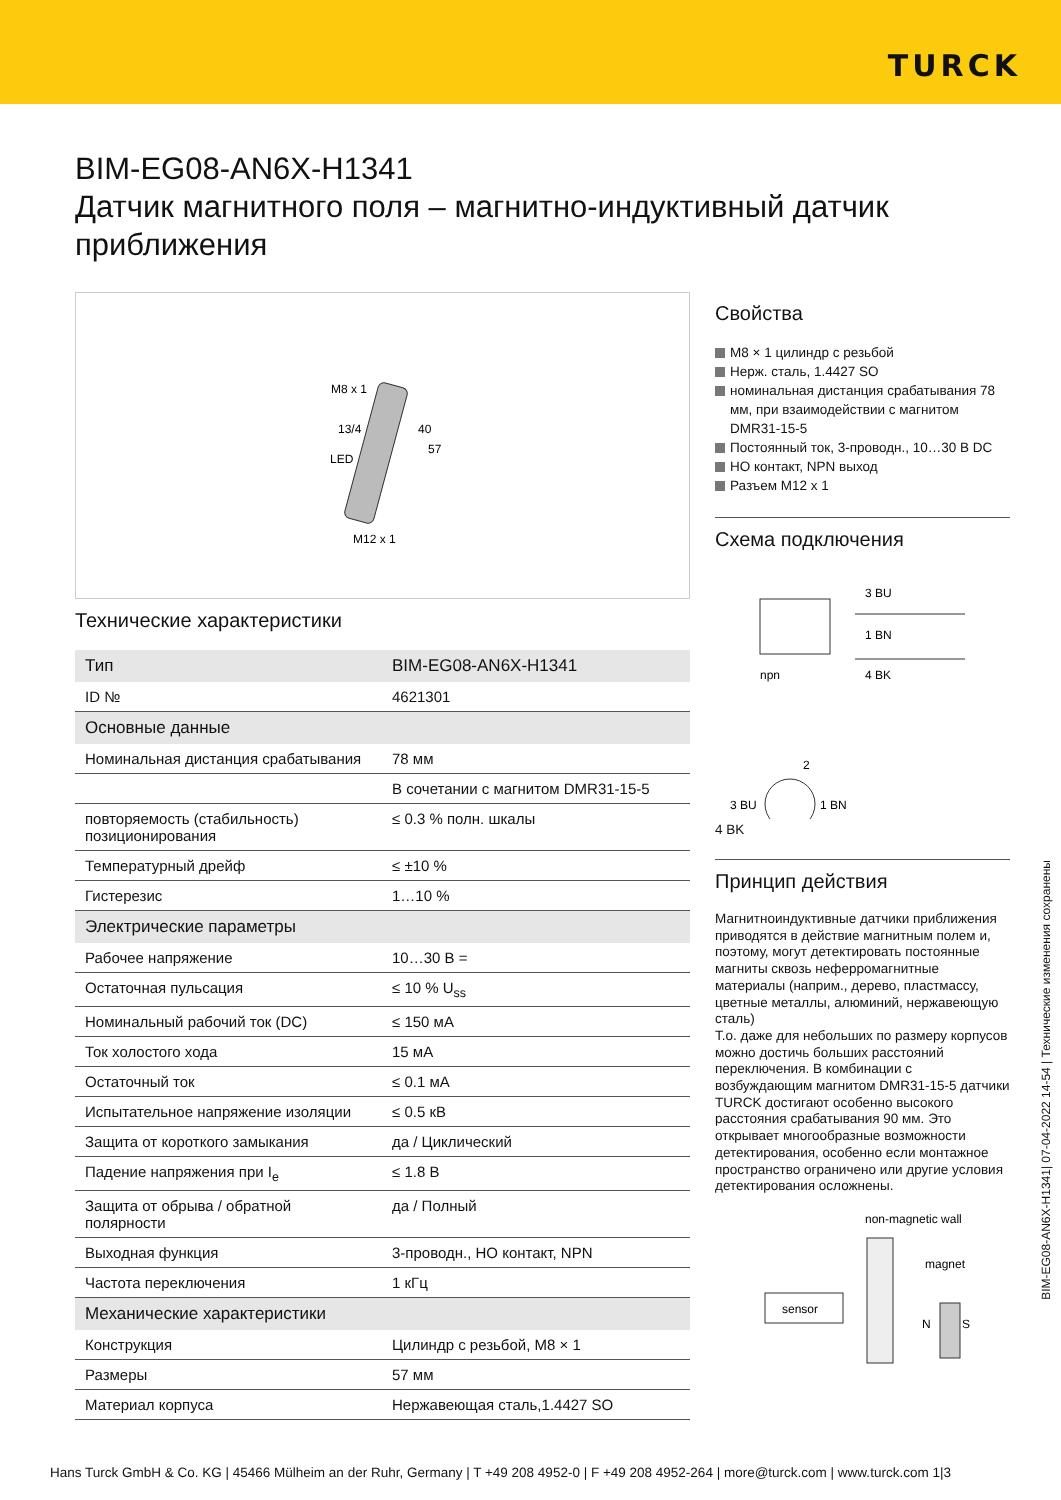TURCK
BIM-EG08-AN6X-H1341
Датчик магнитного поля – магнитно-индуктивный датчик приближения
M8 x 1
13/4
LED
40
57
M12 x 1
Технические характеристики
| Тип | BIM-EG08-AN6X-H1341 |
| ID № | 4621301 |
| Основные данные | |
| Номинальная дистанция срабатывания | 78 мм |
| | В сочетании с магнитом DMR31-15-5 |
| повторяемость (стабильность) позиционирования | ≤ 0.3 % полн. шкалы |
| Температурный дрейф | ≤ ±10 % |
| Гистерезис | 1…10 % |
| Электрические параметры | |
| Рабочее напряжение | 10…30 В = |
| Остаточная пульсация | ≤ 10 % U<sub>ss</sub> |
| Номинальный рабочий ток (DC) | ≤ 150 мА |
| Ток холостого хода | 15 мА |
| Остаточный ток | ≤ 0.1 мА |
| Испытательное напряжение изоляции | ≤ 0.5 кВ |
| Защита от короткого замыкания | да / Циклический |
| Падение напряжения при I<sub>e</sub> | ≤ 1.8 В |
| Защита от обрыва / обратной полярности | да / Полный |
| Выходная функция | 3-проводн., НО контакт, NPN |
| Частота переключения | 1 кГц |
| Механические характеристики | |
| Конструкция | Цилиндр с резьбой, M8 × 1 |
| Размеры | 57 мм |
| Материал корпуса | Нержавеющая сталь,1.4427 SO |
Свойства
M8 × 1 цилиндр с резьбой
Нерж. сталь, 1.4427 SO
номинальная дистанция срабатывания 78 мм, при взаимодействии с магнитом DMR31-15-5
Постоянный ток, 3-проводн., 10…30 В DC
НО контакт, NPN выход
Разъем M12 x 1
Схема подключения
3 BU
1 BN
4 BK
npn
2
3 BU
1 BN
4 BK
Принцип действия
Магнитноиндуктивные датчики приближения приводятся в действие магнитным полем и, поэтому, могут детектировать постоянные магниты сквозь неферромагнитные материалы (наприм., дерево, пластмассу, цветные металлы, алюминий, нержавеющую сталь)
Т.о. даже для небольших по размеру корпусов можно достичь больших расстояний переключения. В комбинации с возбуждающим магнитом DMR31-15-5 датчики TURCK достигают особенно высокого расстояния срабатывания 90 мм. Это открывает многообразные возможности детектирования, особенно если монтажное пространство ограничено или другие условия детектирования осложнены.
non-magnetic wall
magnet
sensor
N
S
BIM-EG08-AN6X-H1341| 07-04-2022 14-54 | Технические изменения сохранены
Hans Turck GmbH & Co. KG | 45466 Mülheim an der Ruhr, Germany | T +49 208 4952-0 | F +49 208 4952-264 | more@turck.com | www.turck.com 1|3